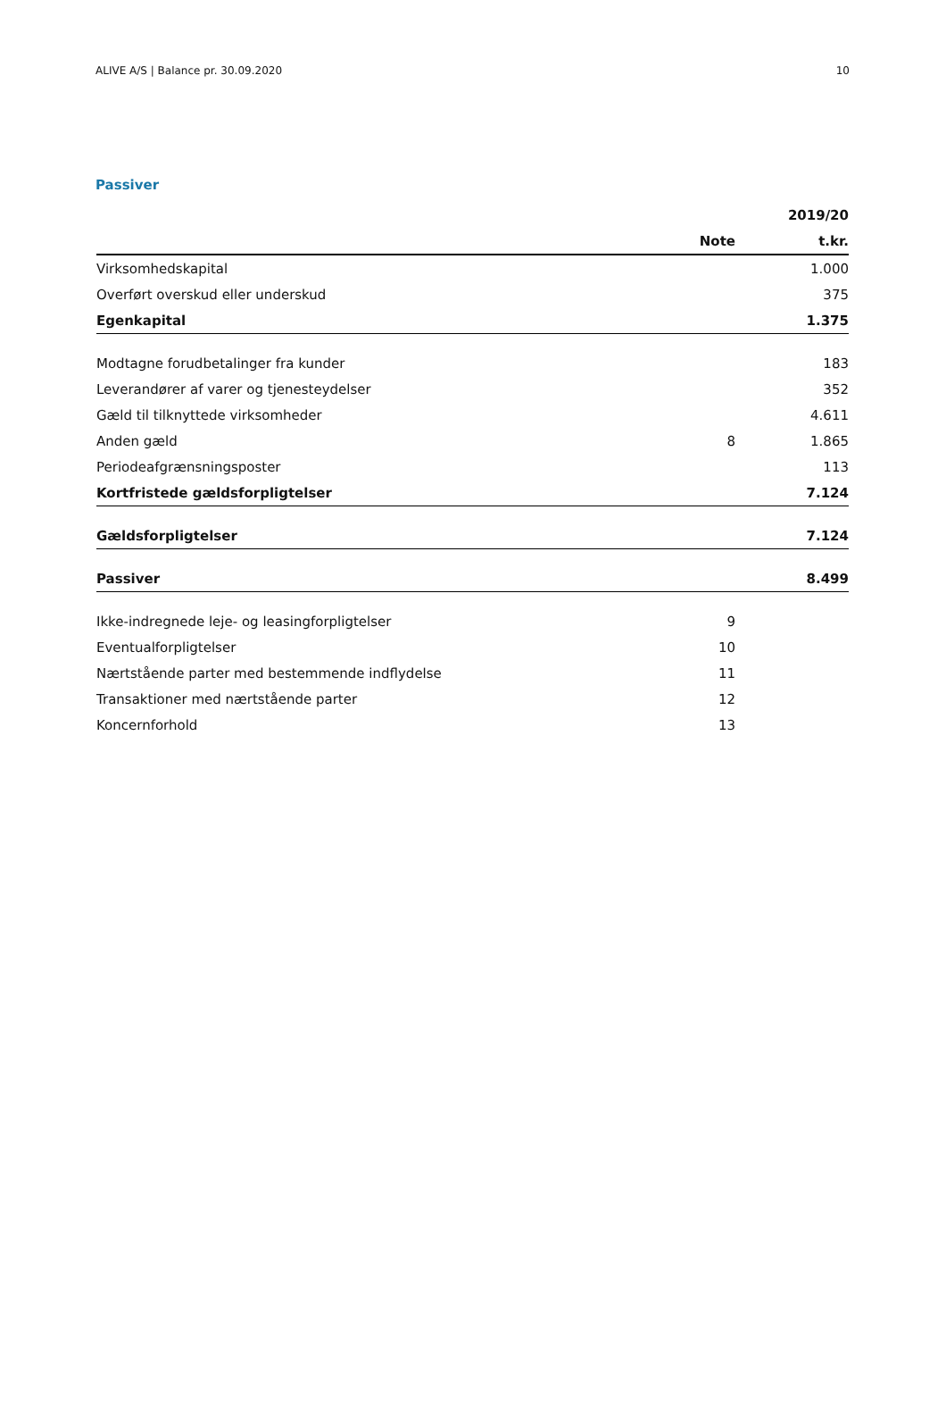ALIVE A/S | Balance pr. 30.09.2020 10
Passiver
| | | 2019/20 |
| --- | --- | --- |
| | Note | t.kr. |
| Virksomhedskapital | | 1.000 |
| Overført overskud eller underskud | | 375 |
| Egenkapital | | 1.375 |
| Modtagne forudbetalinger fra kunder | | 183 |
| Leverandører af varer og tjenesteydelser | | 352 |
| Gæld til tilknyttede virksomheder | | 4.611 |
| Anden gæld | 8 | 1.865 |
| Periodeafgrænsningsposter | | 113 |
| Kortfristede gældsforpligtelser | | 7.124 |
| Gældsforpligtelser | | 7.124 |
| Passiver | | 8.499 |
| Ikke-indregnede leje- og leasingforpligtelser | 9 | |
| Eventualforpligtelser | 10 | |
| Nærtstående parter med bestemmende indflydelse | 11 | |
| Transaktioner med nærtstående parter | 12 | |
| Koncernforhold | 13 | |